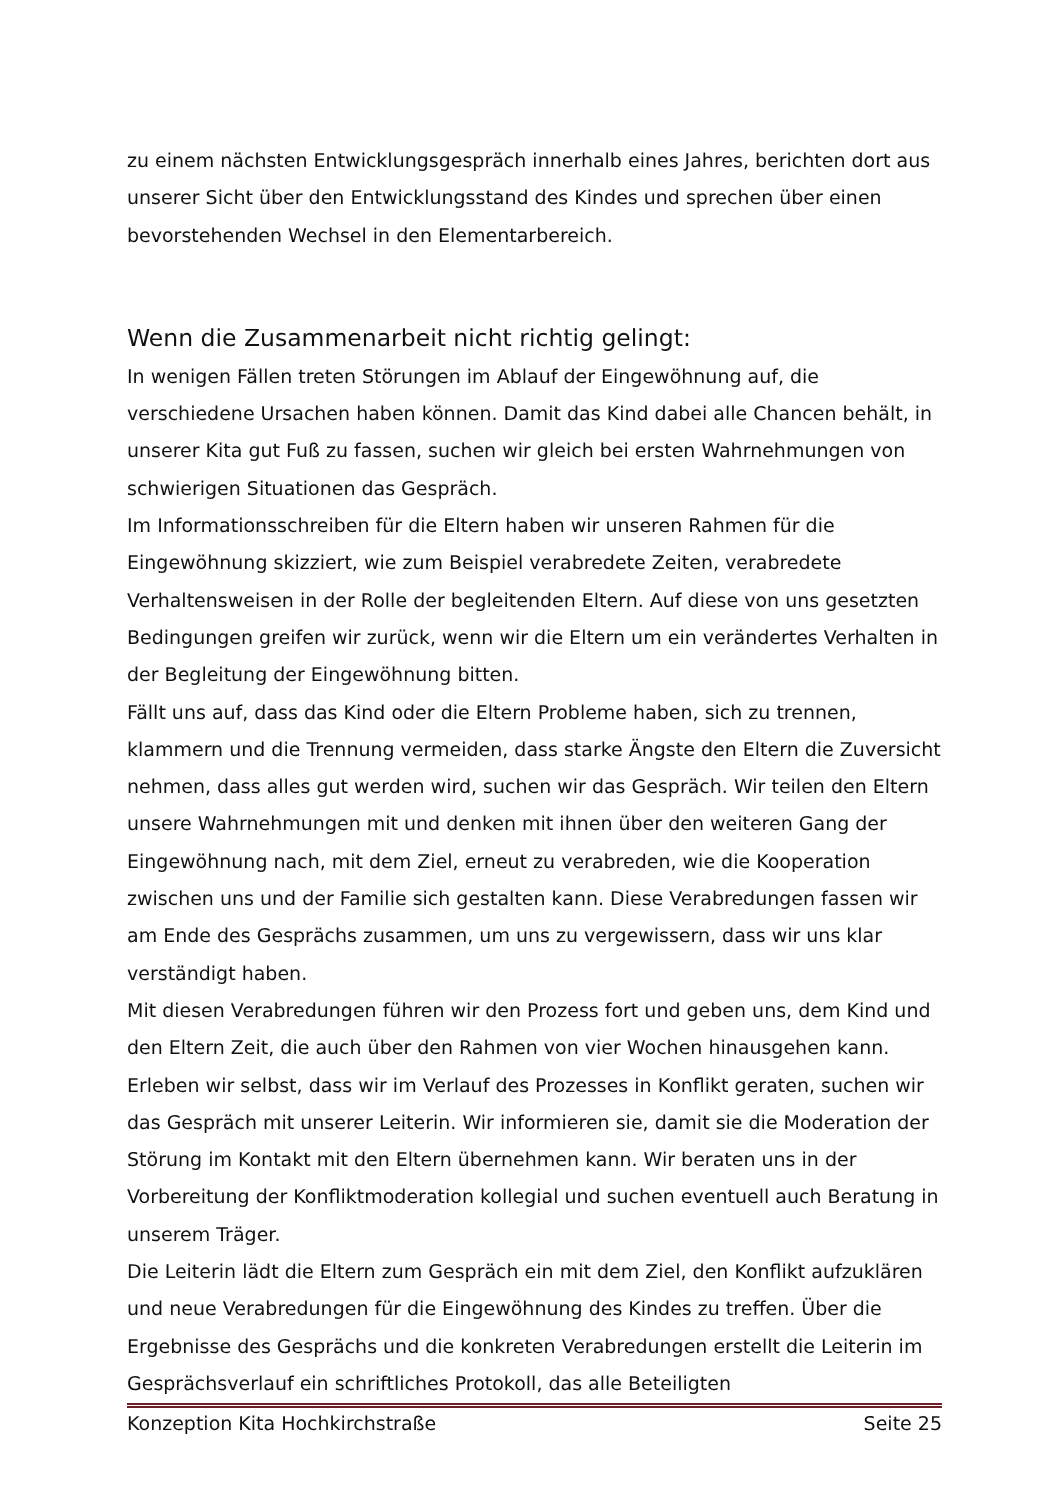zu einem nächsten Entwicklungsgespräch innerhalb eines Jahres, berichten dort aus unserer Sicht über den Entwicklungsstand des Kindes und sprechen über einen bevorstehenden Wechsel in den Elementarbereich.
Wenn die Zusammenarbeit nicht richtig gelingt:
In wenigen Fällen treten Störungen im Ablauf der Eingewöhnung auf, die verschiedene Ursachen haben können. Damit das Kind dabei alle Chancen behält, in unserer Kita gut Fuß zu fassen, suchen wir gleich bei ersten Wahrnehmungen von schwierigen Situationen das Gespräch.
Im Informationsschreiben für die Eltern haben wir unseren Rahmen für die Eingewöhnung skizziert, wie zum Beispiel verabredete Zeiten, verabredete Verhaltensweisen in der Rolle der begleitenden Eltern. Auf diese von uns gesetzten Bedingungen greifen wir zurück, wenn wir die Eltern um ein verändertes Verhalten in der Begleitung der Eingewöhnung bitten.
Fällt uns auf, dass das Kind oder die Eltern Probleme haben, sich zu trennen, klammern und die Trennung vermeiden, dass starke Ängste den Eltern die Zuversicht nehmen, dass alles gut werden wird, suchen wir das Gespräch. Wir teilen den Eltern unsere Wahrnehmungen mit und denken mit ihnen über den weiteren Gang der Eingewöhnung nach, mit dem Ziel, erneut zu verabreden, wie die Kooperation zwischen uns und der Familie sich gestalten kann. Diese Verabredungen fassen wir am Ende des Gesprächs zusammen, um uns zu vergewissern, dass wir uns klar verständigt haben.
Mit diesen Verabredungen führen wir den Prozess fort und geben uns, dem Kind und den Eltern Zeit, die auch über den Rahmen von vier Wochen hinausgehen kann.
Erleben wir selbst, dass wir im Verlauf des Prozesses in Konflikt geraten, suchen wir das Gespräch mit unserer Leiterin. Wir informieren sie, damit sie die Moderation der Störung im Kontakt mit den Eltern übernehmen kann. Wir beraten uns in der Vorbereitung der Konfliktmoderation kollegial und suchen eventuell auch Beratung in unserem Träger.
Die Leiterin lädt die Eltern zum Gespräch ein mit dem Ziel, den Konflikt aufzuklären und neue Verabredungen für die Eingewöhnung des Kindes zu treffen. Über die Ergebnisse des Gesprächs und die konkreten Verabredungen erstellt die Leiterin im Gesprächsverlauf ein schriftliches Protokoll, das alle Beteiligten
Konzeption Kita Hochkirchstraße Seite 25